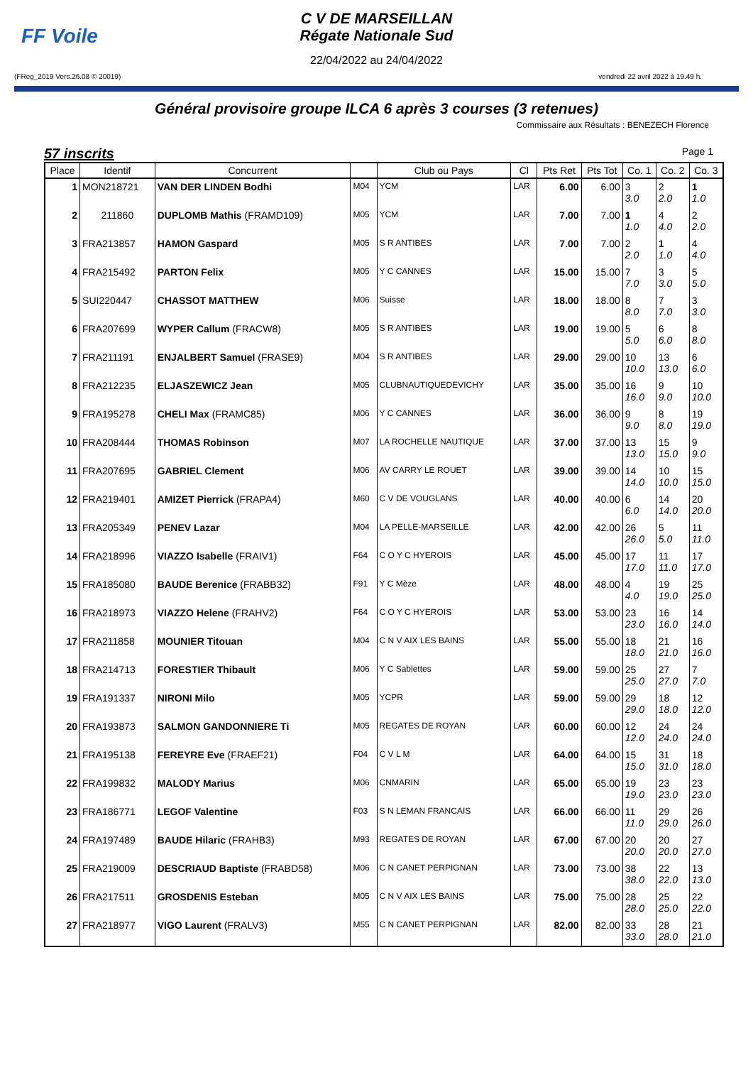FF Voile
C V DE MARSEILLAN
Régate Nationale Sud
22/04/2022 au 24/04/2022
(FReg_2019 Vers.26.08 © 20019) vendredi 22 avril 2022 à 19.49 h.
Général provisoire groupe ILCA 6 après 3 courses (3 retenues)
Commissaire aux Résultats : BENEZECH Florence
57 inscrits Page 1
| Place | Identif | Concurrent | | Club ou Pays | Cl | Pts Ret | Pts Tot | Co. 1 | Co. 2 | Co. 3 |
| --- | --- | --- | --- | --- | --- | --- | --- | --- | --- | --- |
| 1 | MON218721 | VAN DER LINDEN Bodhi | M04 | YCM | LAR | 6.00 | 6.00 | 3 3.0 | 2 2.0 | 1 1.0 |
| 2 | 211860 | DUPLOMB Mathis (FRAMD109) | M05 | YCM | LAR | 7.00 | 7.00 | 1 1.0 | 4 4.0 | 2 2.0 |
| 3 | FRA213857 | HAMON Gaspard | M05 | S R ANTIBES | LAR | 7.00 | 7.00 | 2 2.0 | 1 1.0 | 4 4.0 |
| 4 | FRA215492 | PARTON Felix | M05 | Y C CANNES | LAR | 15.00 | 15.00 | 7 7.0 | 3 3.0 | 5 5.0 |
| 5 | SUI220447 | CHASSOT MATTHEW | M06 | Suisse | LAR | 18.00 | 18.00 | 8 8.0 | 7 7.0 | 3 3.0 |
| 6 | FRA207699 | WYPER Callum (FRACW8) | M05 | S R ANTIBES | LAR | 19.00 | 19.00 | 5 5.0 | 6 6.0 | 8 8.0 |
| 7 | FRA211191 | ENJALBERT Samuel (FRASE9) | M04 | S R ANTIBES | LAR | 29.00 | 29.00 | 10 10.0 | 13 13.0 | 6 6.0 |
| 8 | FRA212235 | ELJASZEWICZ Jean | M05 | CLUBNAUTIQUEDEVICHY | LAR | 35.00 | 35.00 | 16 16.0 | 9 9.0 | 10 10.0 |
| 9 | FRA195278 | CHELI Max (FRAMC85) | M06 | Y C CANNES | LAR | 36.00 | 36.00 | 9 9.0 | 8 8.0 | 19 19.0 |
| 10 | FRA208444 | THOMAS Robinson | M07 | LA ROCHELLE NAUTIQUE | LAR | 37.00 | 37.00 | 13 13.0 | 15 15.0 | 9 9.0 |
| 11 | FRA207695 | GABRIEL Clement | M06 | AV CARRY LE ROUET | LAR | 39.00 | 39.00 | 14 14.0 | 10 10.0 | 15 15.0 |
| 12 | FRA219401 | AMIZET Pierrick (FRAPA4) | M60 | C V DE VOUGLANS | LAR | 40.00 | 40.00 | 6 6.0 | 14 14.0 | 20 20.0 |
| 13 | FRA205349 | PENEV Lazar | M04 | LA PELLE-MARSEILLE | LAR | 42.00 | 42.00 | 26 26.0 | 5 5.0 | 11 11.0 |
| 14 | FRA218996 | VIAZZO Isabelle (FRAIV1) | F64 | C O Y C HYEROIS | LAR | 45.00 | 45.00 | 17 17.0 | 11 11.0 | 17 17.0 |
| 15 | FRA185080 | BAUDE Berenice (FRABB32) | F91 | Y C Mèze | LAR | 48.00 | 48.00 | 4 4.0 | 19 19.0 | 25 25.0 |
| 16 | FRA218973 | VIAZZO Helene (FRAHV2) | F64 | C O Y C HYEROIS | LAR | 53.00 | 53.00 | 23 23.0 | 16 16.0 | 14 14.0 |
| 17 | FRA211858 | MOUNIER Titouan | M04 | C N V AIX LES BAINS | LAR | 55.00 | 55.00 | 18 18.0 | 21 21.0 | 16 16.0 |
| 18 | FRA214713 | FORESTIER Thibault | M06 | Y C Sablettes | LAR | 59.00 | 59.00 | 25 25.0 | 27 27.0 | 7 7.0 |
| 19 | FRA191337 | NIRONI Milo | M05 | YCPR | LAR | 59.00 | 59.00 | 29 29.0 | 18 18.0 | 12 12.0 |
| 20 | FRA193873 | SALMON GANDONNIERE Ti | M05 | REGATES DE ROYAN | LAR | 60.00 | 60.00 | 12 12.0 | 24 24.0 | 24 24.0 |
| 21 | FRA195138 | FEREYRE Eve (FRAEF21) | F04 | C V L M | LAR | 64.00 | 64.00 | 15 15.0 | 31 31.0 | 18 18.0 |
| 22 | FRA199832 | MALODY Marius | M06 | CNMARIN | LAR | 65.00 | 65.00 | 19 19.0 | 23 23.0 | 23 23.0 |
| 23 | FRA186771 | LEGOF Valentine | F03 | S N LEMAN FRANCAIS | LAR | 66.00 | 66.00 | 11 11.0 | 29 29.0 | 26 26.0 |
| 24 | FRA197489 | BAUDE Hilaric (FRAHB3) | M93 | REGATES DE ROYAN | LAR | 67.00 | 67.00 | 20 20.0 | 20 20.0 | 27 27.0 |
| 25 | FRA219009 | DESCRIAUD Baptiste (FRABD58) | M06 | C N CANET PERPIGNAN | LAR | 73.00 | 73.00 | 38 38.0 | 22 22.0 | 13 13.0 |
| 26 | FRA217511 | GROSDENIS Esteban | M05 | C N V AIX LES BAINS | LAR | 75.00 | 75.00 | 28 28.0 | 25 25.0 | 22 22.0 |
| 27 | FRA218977 | VIGO Laurent (FRALV3) | M55 | C N CANET PERPIGNAN | LAR | 82.00 | 82.00 | 33 33.0 | 28 28.0 | 21 21.0 |